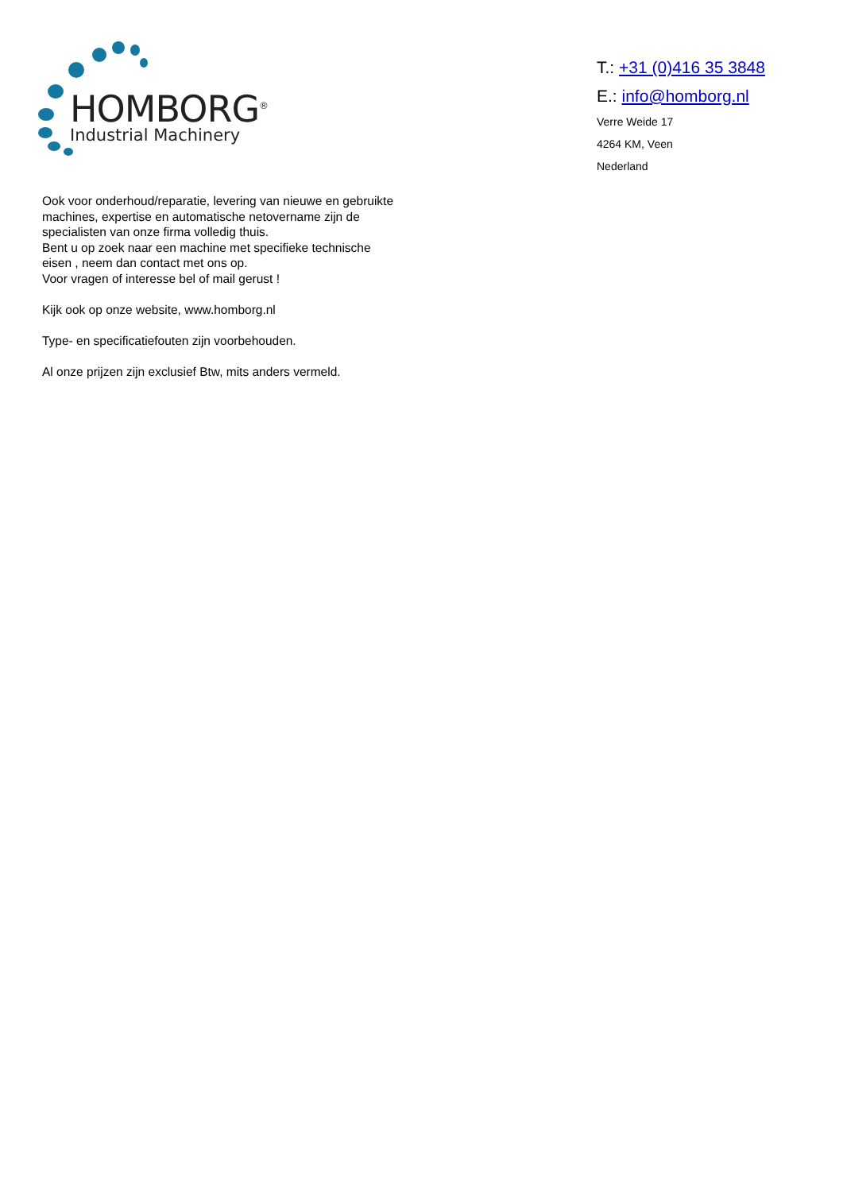HOMBORG<sup>®</sup>
Industrial Machinery
T.: +31 (0)416 35 3848
E.: info@homborg.nl
Verre Weide 17
4264 KM, Veen
Nederland
Ook voor onderhoud/reparatie, levering van nieuwe en gebruikte machines, expertise en automatische netovername zijn de specialisten van onze firma volledig thuis.
Bent u op zoek naar een machine met specifieke technische eisen , neem dan contact met ons op.
Voor vragen of interesse bel of mail gerust !
Kijk ook op onze website, www.homborg.nl
Type- en specificatiefouten zijn voorbehouden.
Al onze prijzen zijn exclusief Btw, mits anders vermeld.